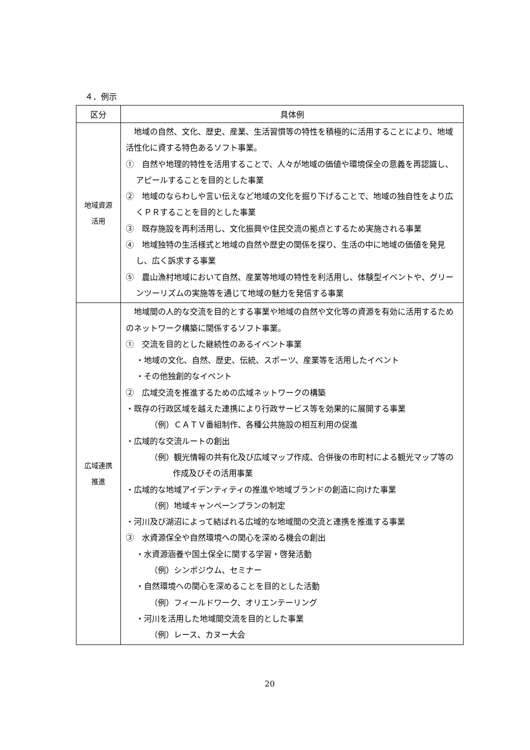４．例示
| 区分 | 具体例 |
| --- | --- |
| 地域資源 活用 | 地域の自然、文化、歴史、産業、生活習慣等の特性を積極的に活用することにより、地域活性化に資する特色あるソフト事業。 ① 自然や地理的特性を活用することで、人々が地域の価値や環境保全の意義を再認識し、アピールすることを目的とした事業 ② 地域のならわしや言い伝えなど地域の文化を掘り下げることで、地域の独自性をより広くＰＲすることを目的とした事業 ③ 既存施設を再利活用し、文化振興や住民交流の拠点とするため実施される事業 ④ 地域独特の生活様式と地域の自然や歴史の関係を探り、生活の中に地域の価値を発見し、広く訴求する事業 ⑤ 農山漁村地域において自然、産業等地域の特性を利活用し、体験型イベントや、グリーンツーリズムの実施等を通じて地域の魅力を発信する事業 |
| 広域連携 推進 | 地域間の人的な交流を目的とする事業や地域の自然や文化等の資源を有効に活用するためのネットワーク構築に関係するソフト事業。 ① 交流を目的とした継続性のあるイベント事業 ・地域の文化、自然、歴史、伝統、スポーツ、産業等を活用したイベント ・その他独創的なイベント ② 広域交流を推進するための広域ネットワークの構築 ・既存の行政区域を越えた連携により行政サービス等を効果的に展開する事業 （例）ＣＡＴＶ番組制作、各種公共施設の相互利用の促進 ・広域的な交流ルートの創出 （例）観光情報の共有化及び広域マップ作成、合併後の市町村による観光マップ等の作成及びその活用事業 ・広域的な地域アイデンティティの推進や地域ブランドの創造に向けた事業 （例）地域キャンペーンプランの制定 ・河川及び湖沼によって結ばれる広域的な地域間の交流と連携を推進する事業 ③ 水資源保全や自然環境への関心を深める機会の創出 ・水資源涵養や国土保全に関する学習・啓発活動 （例）シンポジウム、セミナー ・自然環境への関心を深めることを目的とした活動 （例）フィールドワーク、オリエンテーリング ・河川を活用した地域間交流を目的とした事業 （例）レース、カヌー大会 |
20